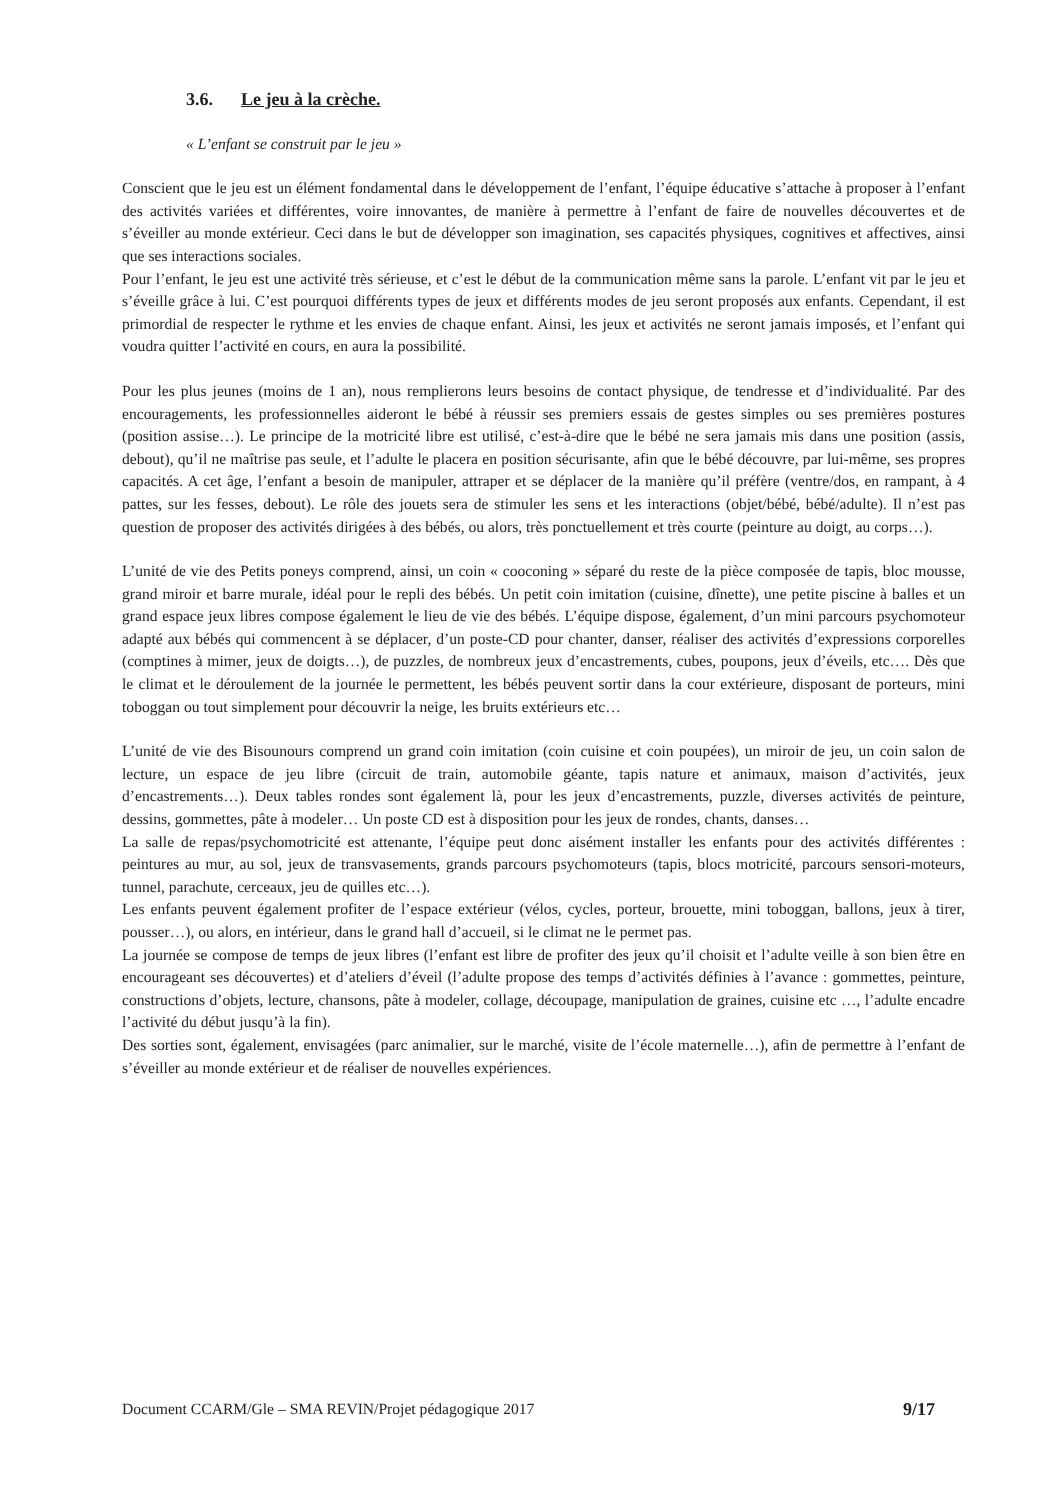3.6. Le jeu à la crèche.
« L’enfant se construit par le jeu »
Conscient que le jeu est un élément fondamental dans le développement de l’enfant, l’équipe éducative s’attache à proposer à l’enfant des activités variées et différentes, voire innovantes, de manière à permettre à l’enfant de faire de nouvelles découvertes et de s’éveiller au monde extérieur. Ceci dans le but de développer son imagination, ses capacités physiques, cognitives et affectives, ainsi que ses interactions sociales.
Pour l’enfant, le jeu est une activité très sérieuse, et c’est le début de la communication même sans la parole. L’enfant vit par le jeu et s’éveille grâce à lui. C’est pourquoi différents types de jeux et différents modes de jeu seront proposés aux enfants. Cependant, il est primordial de respecter le rythme et les envies de chaque enfant. Ainsi, les jeux et activités ne seront jamais imposés, et l’enfant qui voudra quitter l’activité en cours, en aura la possibilité.
Pour les plus jeunes (moins de 1 an), nous remplierons leurs besoins de contact physique, de tendresse et d’individualité. Par des encouragements, les professionnelles aideront le bébé à réussir ses premiers essais de gestes simples ou ses premières postures (position assise…). Le principe de la motricité libre est utilisé, c’est-à-dire que le bébé ne sera jamais mis dans une position (assis, debout), qu’il ne maîtrise pas seule, et l’adulte le placera en position sécurisante, afin que le bébé découvre, par lui-même, ses propres capacités. A cet âge, l’enfant a besoin de manipuler, attraper et se déplacer de la manière qu’il préfère (ventre/dos, en rampant, à 4 pattes, sur les fesses, debout). Le rôle des jouets sera de stimuler les sens et les interactions (objet/bébé, bébé/adulte). Il n’est pas question de proposer des activités dirigées à des bébés, ou alors, très ponctuellement et très courte (peinture au doigt, au corps…).
L’unité de vie des Petits poneys comprend, ainsi, un coin « cooconing » séparé du reste de la pièce composée de tapis, bloc mousse, grand miroir et barre murale, idéal pour le repli des bébés. Un petit coin imitation (cuisine, dînette), une petite piscine à balles et un grand espace jeux libres compose également le lieu de vie des bébés. L’équipe dispose, également, d’un mini parcours psychomoteur adapté aux bébés qui commencent à se déplacer, d’un poste-CD pour chanter, danser, réaliser des activités d’expressions corporelles (comptines à mimer, jeux de doigts…), de puzzles, de nombreux jeux d’encastrements, cubes, poupons, jeux d’éveils, etc…. Dès que le climat et le déroulement de la journée le permettent, les bébés peuvent sortir dans la cour extérieure, disposant de porteurs, mini toboggan ou tout simplement pour découvrir la neige, les bruits extérieurs etc…
L’unité de vie des Bisounours comprend un grand coin imitation (coin cuisine et coin poupées), un miroir de jeu, un coin salon de lecture, un espace de jeu libre (circuit de train, automobile géante, tapis nature et animaux, maison d’activités, jeux d’encastrements…). Deux tables rondes sont également là, pour les jeux d’encastrements, puzzle, diverses activités de peinture, dessins, gommettes, pâte à modeler… Un poste CD est à disposition pour les jeux de rondes, chants, danses…
La salle de repas/psychomotricité est attenante, l’équipe peut donc aisément installer les enfants pour des activités différentes : peintures au mur, au sol, jeux de transvasements, grands parcours psychomoteurs (tapis, blocs motricité, parcours sensori-moteurs, tunnel, parachute, cerceaux, jeu de quilles etc…).
Les enfants peuvent également profiter de l’espace extérieur (vélos, cycles, porteur, brouette, mini toboggan, ballons, jeux à tirer, pousser…), ou alors, en intérieur, dans le grand hall d’accueil, si le climat ne le permet pas.
La journée se compose de temps de jeux libres (l’enfant est libre de profiter des jeux qu’il choisit et l’adulte veille à son bien être en encourageant ses découvertes) et d’ateliers d’éveil (l’adulte propose des temps d’activités définies à l’avance : gommettes, peinture, constructions d’objets, lecture, chansons, pâte à modeler, collage, découpage, manipulation de graines, cuisine etc …, l’adulte encadre l’activité du début jusqu’à la fin).
Des sorties sont, également, envisagées (parc animalier, sur le marché, visite de l’école maternelle…), afin de permettre à l’enfant de s’éveiller au monde extérieur et de réaliser de nouvelles expériences.
Document CCARM/Gle – SMA REVIN/Projet pédagogique 2017 9/17